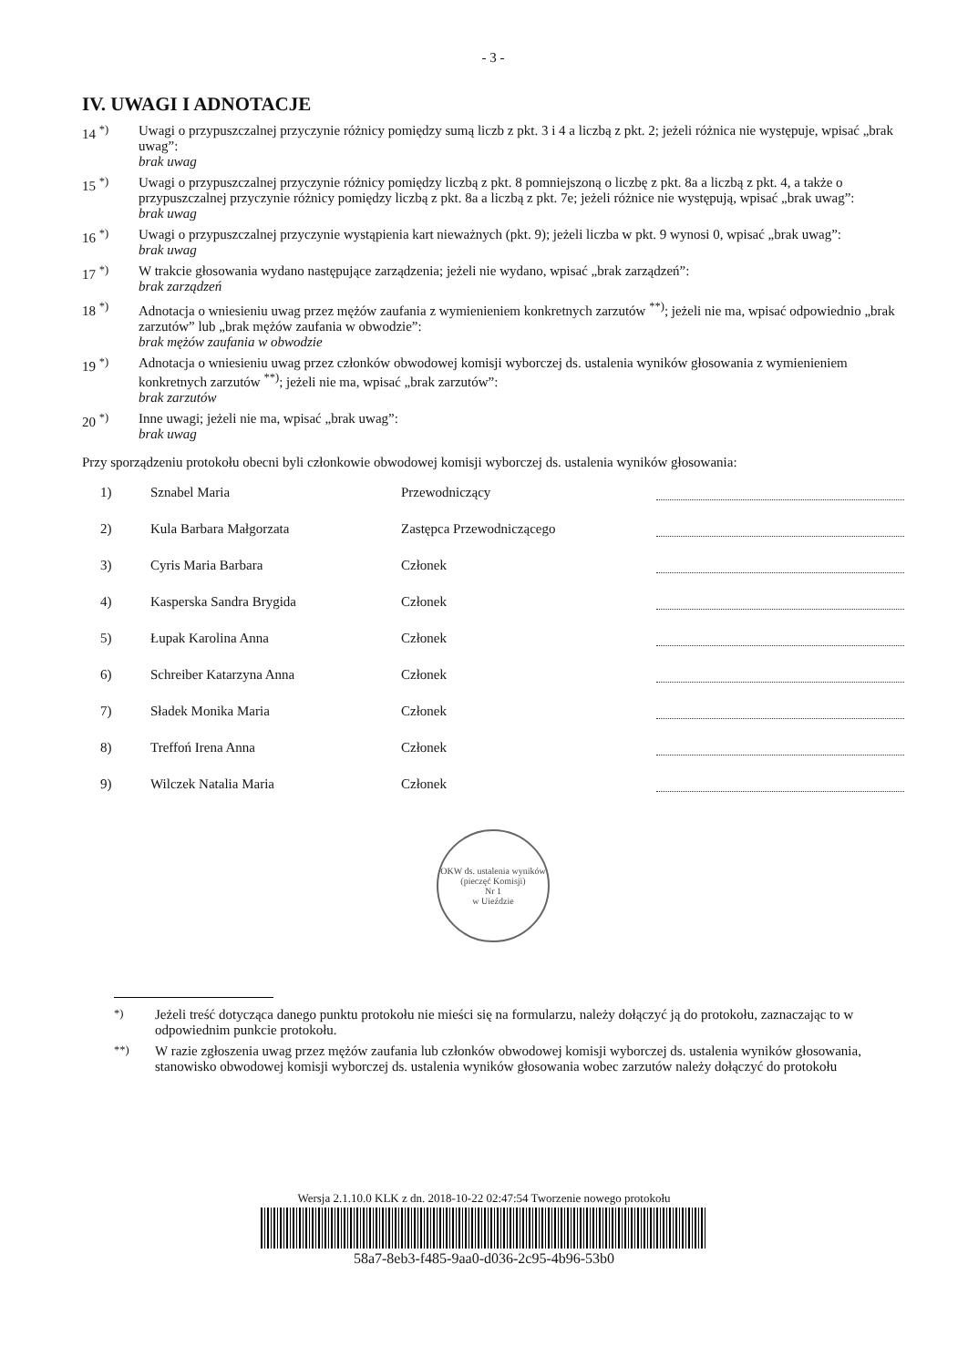- 3 -
IV. UWAGI I ADNOTACJE
14 <sup>*)</sup> Uwagi o przypuszczalnej przyczynie różnicy pomiędzy sumą liczb z pkt. 3 i 4 a liczbą z pkt. 2; jeżeli różnica nie występuje, wpisać „brak uwag”:
brak uwag
15 <sup>*)</sup> Uwagi o przypuszczalnej przyczynie różnicy pomiędzy liczbą z pkt. 8 pomniejszoną o liczbę z pkt. 8a a liczbą z pkt. 4, a także o przypuszczalnej przyczynie różnicy pomiędzy liczbą z pkt. 8a a liczbą z pkt. 7e; jeżeli różnice nie występują, wpisać „brak uwag”:
brak uwag
16 <sup>*)</sup> Uwagi o przypuszczalnej przyczynie wystąpienia kart nieważnych (pkt. 9); jeżeli liczba w pkt. 9 wynosi 0, wpisać „brak uwag”:
brak uwag
17 <sup>*)</sup> W trakcie głosowania wydano następujące zarządzenia; jeżeli nie wydano, wpisać „brak zarządzeń”:
brak zarządzeń
18 <sup>*)</sup> Adnotacja o wniesieniu uwag przez mężów zaufania z wymienieniem konkretnych zarzutów <sup>**)</sup>; jeżeli nie ma, wpisać odpowiednio „brak zarzutów” lub „brak mężów zaufania w obwodzie”:
brak mężów zaufania w obwodzie
19 <sup>*)</sup> Adnotacja o wniesieniu uwag przez członków obwodowej komisji wyborczej ds. ustalenia wyników głosowania z wymienieniem konkretnych zarzutów <sup>**)</sup>; jeżeli nie ma, wpisać „brak zarzutów”:
brak zarzutów
20 <sup>*)</sup> Inne uwagi; jeżeli nie ma, wpisać „brak uwag”:
brak uwag
Przy sporządzeniu protokołu obecni byli członkowie obwodowej komisji wyborczej ds. ustalenia wyników głosowania:
| 1) | Sznabel Maria | Przewodniczący | |
| 2) | Kula Barbara Małgorzata | Zastępca Przewodniczącego | |
| 3) | Cyris Maria Barbara | Członek | |
| 4) | Kasperska Sandra Brygida | Członek | |
| 5) | Łupak Karolina Anna | Członek | |
| 6) | Schreiber Katarzyna Anna | Członek | |
| 7) | Sładek Monika Maria | Członek | |
| 8) | Treffoń Irena Anna | Członek | |
| 9) | Wilczek Natalia Maria | Członek | |
OKW ds. ustalenia wyników
(pieczęć Komisji)
Nr 1
w Uieździe
<sup>*)</sup> Jeżeli treść dotycząca danego punktu protokołu nie mieści się na formularzu, należy dołączyć ją do protokołu, zaznaczając to w odpowiednim punkcie protokołu.
<sup>**)</sup> W razie zgłoszenia uwag przez mężów zaufania lub członków obwodowej komisji wyborczej ds. ustalenia wyników głosowania, stanowisko obwodowej komisji wyborczej ds. ustalenia wyników głosowania wobec zarzutów należy dołączyć do protokołu
Wersja 2.1.10.0 KLK z dn. 2018-10-22 02:47:54 Tworzenie nowego protokołu
58a7-8eb3-f485-9aa0-d036-2c95-4b96-53b0